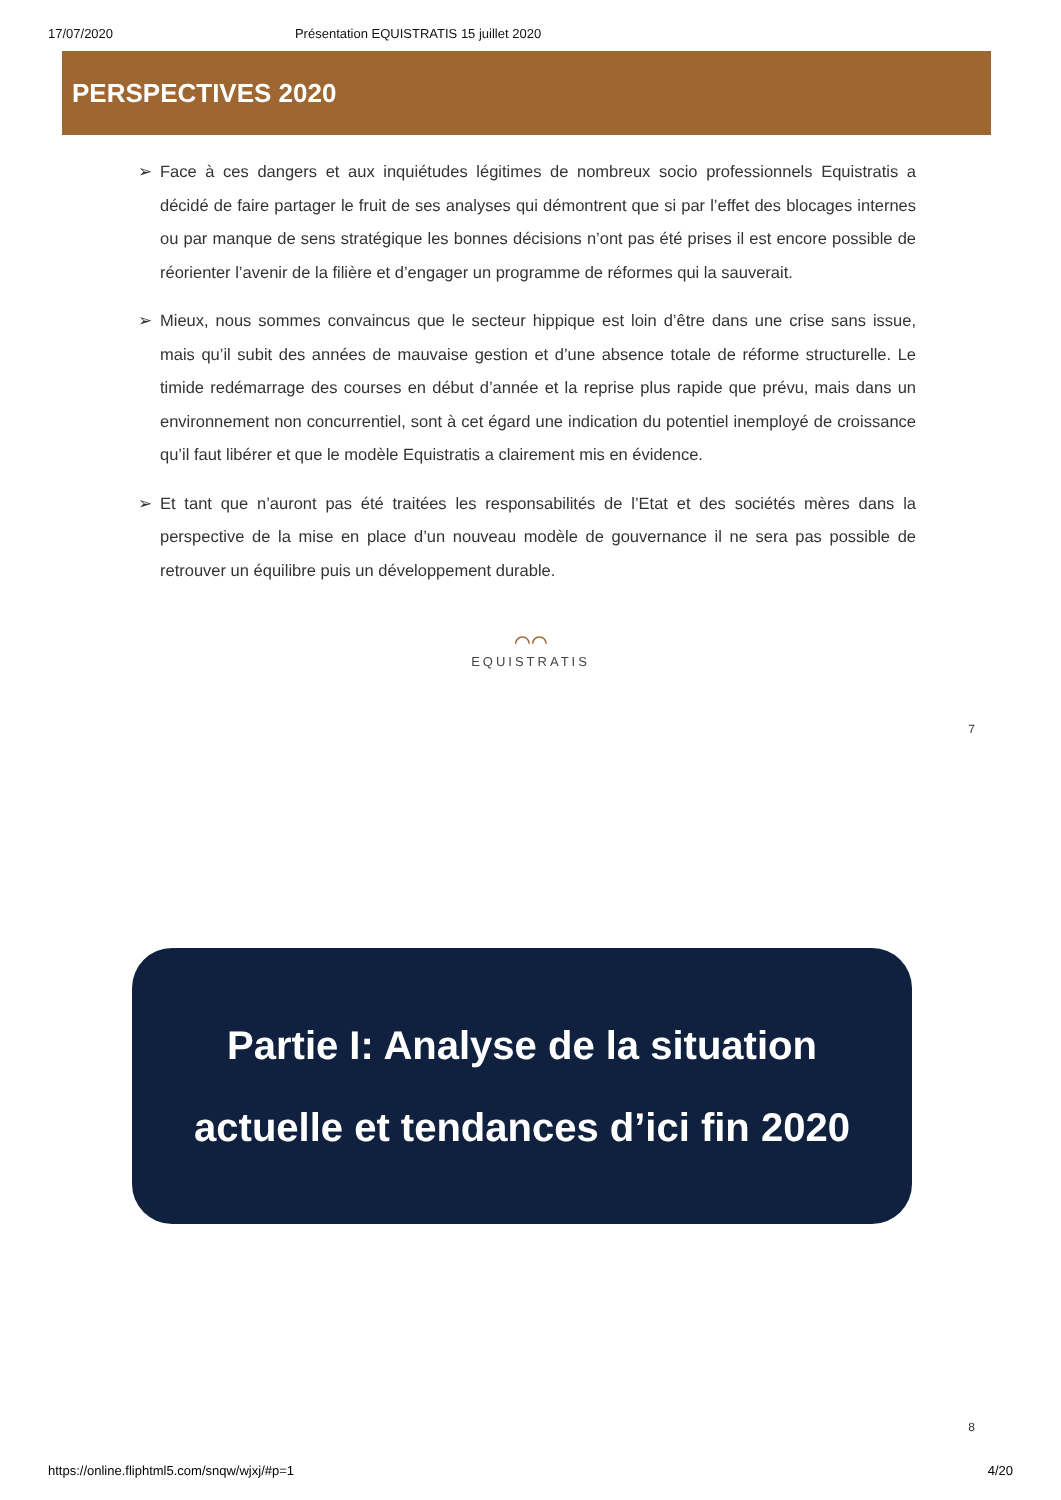17/07/2020 Présentation EQUISTRATIS 15 juillet 2020
PERSPECTIVES 2020
➢ Face à ces dangers et aux inquiétudes légitimes de nombreux socio professionnels Equistratis a décidé de faire partager le fruit de ses analyses qui démontrent que si par l’effet des blocages internes ou par manque de sens stratégique les bonnes décisions n’ont pas été prises il est encore possible de réorienter l’avenir de la filière et d’engager un programme de réformes qui la sauverait.
➢ Mieux, nous sommes convaincus que le secteur hippique est loin d’être dans une crise sans issue, mais qu’il subit des années de mauvaise gestion et d’une absence totale de réforme structurelle. Le timide redémarrage des courses en début d’année et la reprise plus rapide que prévu, mais dans un environnement non concurrentiel, sont à cet égard une indication du potentiel inemployé de croissance qu’il faut libérer et que le modèle Equistratis a clairement mis en évidence.
➢ Et tant que n’auront pas été traitées les responsabilités de l’Etat et des sociétés mères dans la perspective de la mise en place d’un nouveau modèle de gouvernance il ne sera pas possible de retrouver un équilibre puis un développement durable.
⌒⌒
EQUISTRATIS
7
Partie I: Analyse de la situation
actuelle et tendances d’ici fin 2020
8
https://online.fliphtml5.com/snqw/wjxj/#p=1 4/20